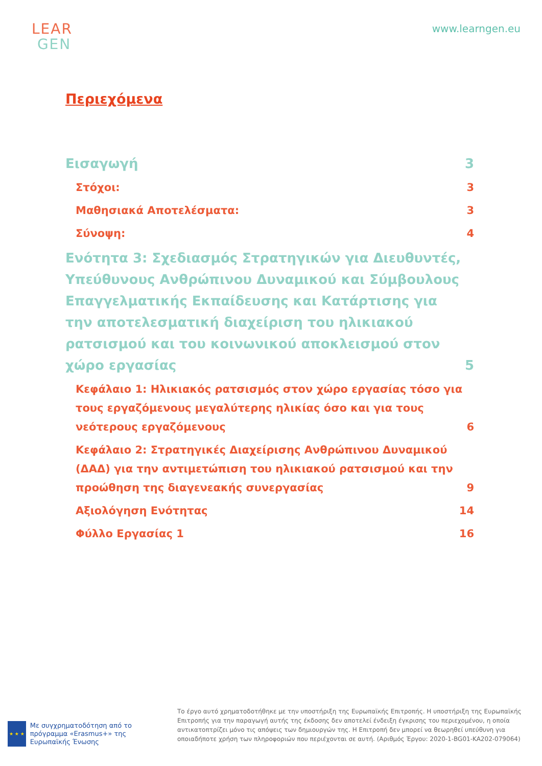LEAR
GEN
www.learngen.eu
Περιεχόμενα
Εισαγωγή 3
Στόχοι: 3
Μαθησιακά Αποτελέσματα: 3
Σύνοψη: 4
Ενότητα 3: Σχεδιασμός Στρατηγικών για Διευθυντές, Υπεύθυνους Ανθρώπινου Δυναμικού και Σύμβουλους Επαγγελματικής Εκπαίδευσης και Κατάρτισης για την αποτελεσματική διαχείριση του ηλικιακού ρατσισμού και του κοινωνικού αποκλεισμού στον χώρο εργασίας 5
Κεφάλαιο 1: Ηλικιακός ρατσισμός στον χώρο εργασίας τόσο για τους εργαζόμενους μεγαλύτερης ηλικίας όσο και για τους νεότερους εργαζόμενους 6
Κεφάλαιο 2: Στρατηγικές Διαχείρισης Ανθρώπινου Δυναμικού (ΔΑΔ) για την αντιμετώπιση του ηλικιακού ρατσισμού και την προώθηση της διαγενεακής συνεργασίας 9
Αξιολόγηση Ενότητας 14
Φύλλο Εργασίας 1 16
★ ★ ★
Με συγχρηματοδότηση από το πρόγραμμα «Erasmus+» της Ευρωπαϊκής Ένωσης
Το έργο αυτό χρηματοδοτήθηκε με την υποστήριξη της Ευρωπαϊκής Επιτροπής. Η υποστήριξη της Ευρωπαϊκής Επιτροπής για την παραγωγή αυτής της έκδοσης δεν αποτελεί ένδειξη έγκρισης του περιεχομένου, η οποία αντικατοπτρίζει μόνο τις απόψεις των δημιουργών της. Η Επιτροπή δεν μπορεί να θεωρηθεί υπεύθυνη για οποιαδήποτε χρήση των πληροφοριών που περιέχονται σε αυτή. (Αριθμός Έργου: 2020-1-BG01-KA202-079064)